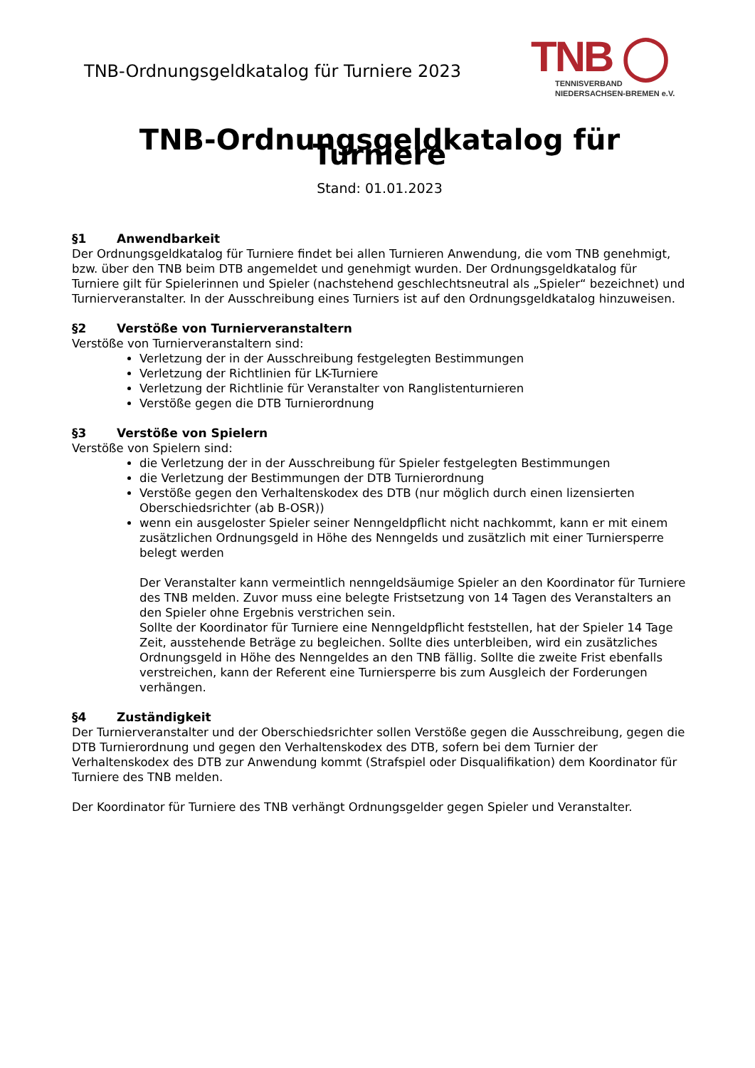TNB-Ordnungsgeldkatalog für Turniere 2023
TNB ◯
TENNISVERBAND
NIEDERSACHSEN-BREMEN e.V.
TNB-Ordnungsgeldkatalog für Turniere
Stand: 01.01.2023
§1 Anwendbarkeit
Der Ordnungsgeldkatalog für Turniere findet bei allen Turnieren Anwendung, die vom TNB genehmigt, bzw. über den TNB beim DTB angemeldet und genehmigt wurden. Der Ordnungsgeldkatalog für Turniere gilt für Spielerinnen und Spieler (nachstehend geschlechtsneutral als „Spieler“ bezeichnet) und Turnierveranstalter. In der Ausschreibung eines Turniers ist auf den Ordnungsgeldkatalog hinzuweisen.
§2 Verstöße von Turnierveranstaltern
Verstöße von Turnierveranstaltern sind:
Verletzung der in der Ausschreibung festgelegten Bestimmungen
Verletzung der Richtlinien für LK-Turniere
Verletzung der Richtlinie für Veranstalter von Ranglistenturnieren
Verstöße gegen die DTB Turnierordnung
§3 Verstöße von Spielern
Verstöße von Spielern sind:
die Verletzung der in der Ausschreibung für Spieler festgelegten Bestimmungen
die Verletzung der Bestimmungen der DTB Turnierordnung
Verstöße gegen den Verhaltenskodex des DTB (nur möglich durch einen lizensierten Oberschiedsrichter (ab B-OSR))
wenn ein ausgeloster Spieler seiner Nenngeldpflicht nicht nachkommt, kann er mit einem zusätzlichen Ordnungsgeld in Höhe des Nenngelds und zusätzlich mit einer Turniersperre belegt werden
Der Veranstalter kann vermeintlich nenngeldsäumige Spieler an den Koordinator für Turniere des TNB melden. Zuvor muss eine belegte Fristsetzung von 14 Tagen des Veranstalters an den Spieler ohne Ergebnis verstrichen sein.
Sollte der Koordinator für Turniere eine Nenngeldpflicht feststellen, hat der Spieler 14 Tage Zeit, ausstehende Beträge zu begleichen. Sollte dies unterbleiben, wird ein zusätzliches Ordnungsgeld in Höhe des Nenngeldes an den TNB fällig. Sollte die zweite Frist ebenfalls verstreichen, kann der Referent eine Turniersperre bis zum Ausgleich der Forderungen verhängen.
§4 Zuständigkeit
Der Turnierveranstalter und der Oberschiedsrichter sollen Verstöße gegen die Ausschreibung, gegen die DTB Turnierordnung und gegen den Verhaltenskodex des DTB, sofern bei dem Turnier der Verhaltenskodex des DTB zur Anwendung kommt (Strafspiel oder Disqualifikation) dem Koordinator für Turniere des TNB melden.
Der Koordinator für Turniere des TNB verhängt Ordnungsgelder gegen Spieler und Veranstalter.